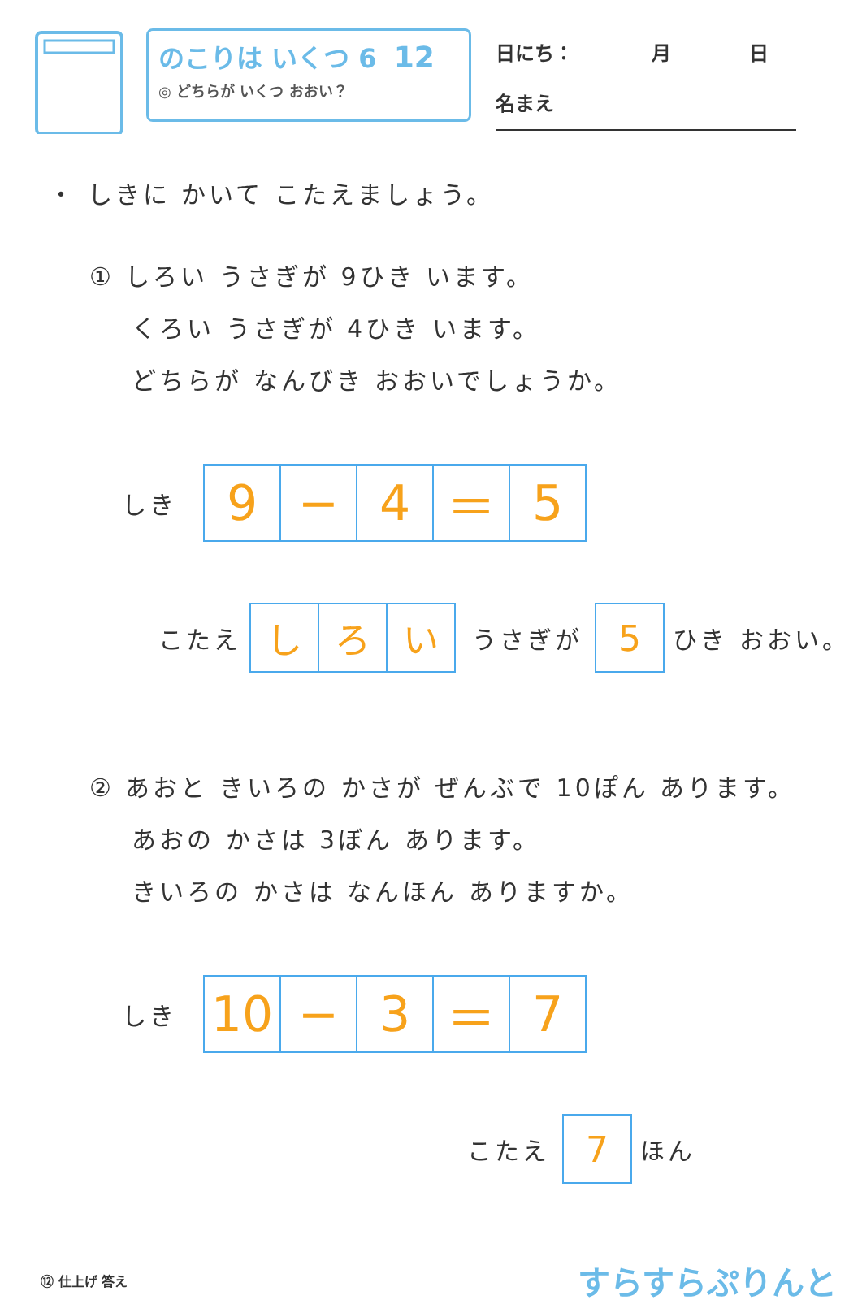のこりは いくつ 6 12
◎ どちらが いくつ おおい？
日にち：　　　　月　　　　日
名まえ
・ しきに かいて こたえましょう。
① しろい うさぎが 9ひき います。
くろい うさぎが 4ひき います。
どちらが なんびき おおいでしょうか。
しき
| 9 | − | 4 | ＝ | 5 |
こたえ
| し | ろ | い |
うさぎが
| 5 |
ひき おおい。
② あおと きいろの かさが ぜんぶで 10ぽん あります。
あおの かさは 3ぼん あります。
きいろの かさは なんほん ありますか。
しき
| 10 | − | 3 | ＝ | 7 |
こたえ
| 7 |
ほん
⑫ 仕上げ 答え すらすらぷりんと